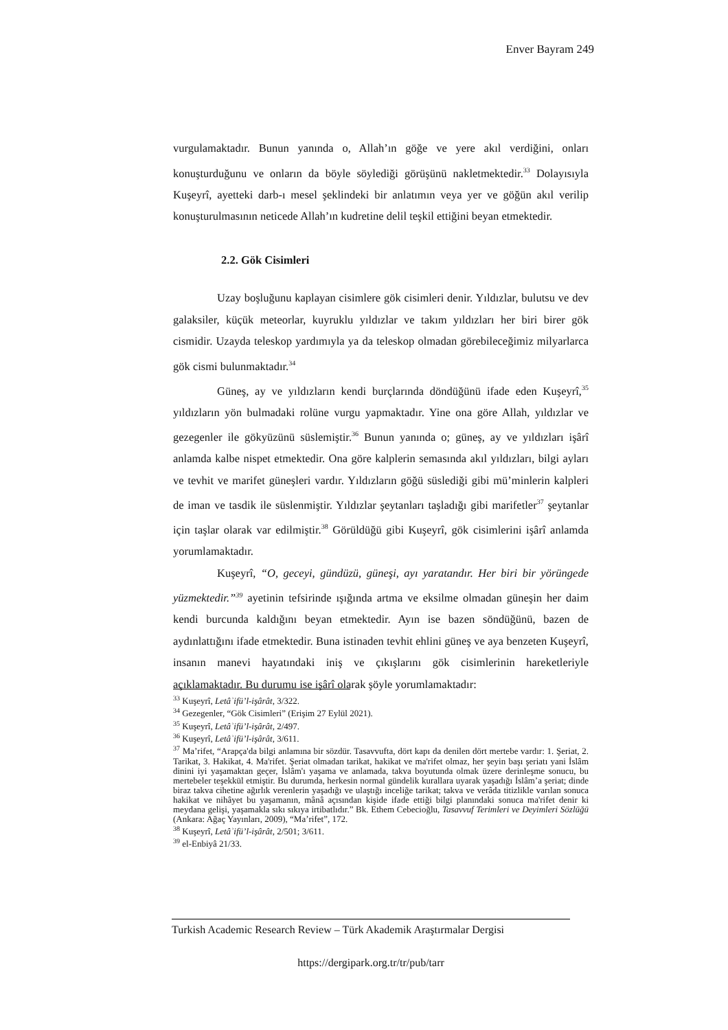Enver Bayram 249
vurgulamaktadır. Bunun yanında o, Allah’ın göğe ve yere akıl verdiğini, onları konuşturduğunu ve onların da böyle söylediği görüşünü nakletmektedir.<sup>33</sup> Dolayısıyla Kuşeyrî, ayetteki darb-ı mesel şeklindeki bir anlatımın veya yer ve göğün akıl verilip konuşturulmasının neticede Allah’ın kudretine delil teşkil ettiğini beyan etmektedir.
2.2. Gök Cisimleri
Uzay boşluğunu kaplayan cisimlere gök cisimleri denir. Yıldızlar, bulutsu ve dev galaksiler, küçük meteorlar, kuyruklu yıldızlar ve takım yıldızları her biri birer gök cismidir. Uzayda teleskop yardımıyla ya da teleskop olmadan görebileceğimiz milyarlarca gök cismi bulunmaktadır.<sup>34</sup>
Güneş, ay ve yıldızların kendi burçlarında döndüğünü ifade eden Kuşeyrî,<sup>35</sup> yıldızların yön bulmadaki rolüne vurgu yapmaktadır. Yine ona göre Allah, yıldızlar ve gezegenler ile gökyüzünü süslemiştir.<sup>36</sup> Bunun yanında o; güneş, ay ve yıldızları işârî anlamda kalbe nispet etmektedir. Ona göre kalplerin semasında akıl yıldızları, bilgi ayları ve tevhit ve marifet güneşleri vardır. Yıldızların göğü süslediği gibi mü’minlerin kalpleri de iman ve tasdik ile süslenmiştir. Yıldızlar şeytanları taşladığı gibi marifetler<sup>37</sup> şeytanlar için taşlar olarak var edilmiştir.<sup>38</sup> Görüldüğü gibi Kuşeyrî, gök cisimlerini işârî anlamda yorumlamaktadır.
Kuşeyrî, “O, geceyi, gündüzü, güneşi, ayı yaratandır. Her biri bir yörüngede yüzmektedir.”<sup>39</sup> ayetinin tefsirinde ışığında artma ve eksilme olmadan güneşin her daim kendi burcunda kaldığını beyan etmektedir. Ayın ise bazen söndüğünü, bazen de aydınlattığını ifade etmektedir. Buna istinaden tevhit ehlini güneş ve aya benzeten Kuşeyrî, insanın manevi hayatındaki iniş ve çıkışlarını gök cisimlerinin hareketleriyle açıklamaktadır. Bu durumu ise işârî olarak şöyle yorumlamaktadır:
<sup>33</sup> Kuşeyrî, Letâʾifü’l-işârât, 3/322.
<sup>34</sup> Gezegenler, “Gök Cisimleri” (Erişim 27 Eylül 2021).
<sup>35</sup> Kuşeyrî, Letâʾifü’l-işârât, 2/497.
<sup>36</sup> Kuşeyrî, Letâʾifü’l-işârât, 3/611.
<sup>37</sup> Ma’rifet, “Arapça'da bilgi anlamına bir sözdür. Tasavvufta, dört kapı da denilen dört mertebe vardır: 1. Şeriat, 2. Tarikat, 3. Hakikat, 4. Ma'rifet. Şeriat olmadan tarikat, hakikat ve ma'rifet olmaz, her şeyin başı şeriatı yani İslâm dinini iyi yaşamaktan geçer, İslâm'ı yaşama ve anlamada, takva boyutunda olmak üzere derinleşme sonucu, bu mertebeler teşekkül etmiştir. Bu durumda, herkesin normal gündelik kurallara uyarak yaşadığı İslâm’a şeriat; dinde biraz takva cihetine ağırlık verenlerin yaşadığı ve ulaştığı inceliğe tarikat; takva ve verâda titizlikle varılan sonuca hakikat ve nihâyet bu yaşamanın, mânâ açısından kişide ifade ettiği bilgi planındaki sonuca ma'rifet denir ki meydana gelişi, yaşamakla sıkı sıkıya irtibatlıdır.” Bk. Ethem Cebecioğlu, Tasavvuf Terimleri ve Deyimleri Sözlüğü (Ankara: Ağaç Yayınları, 2009), “Ma’rifet”, 172.
<sup>38</sup> Kuşeyrî, Letâʾifü’l-işârât, 2/501; 3/611.
<sup>39</sup> el-Enbiyâ 21/33.
Turkish Academic Research Review – Türk Akademik Araştırmalar Dergisi
https://dergipark.org.tr/tr/pub/tarr